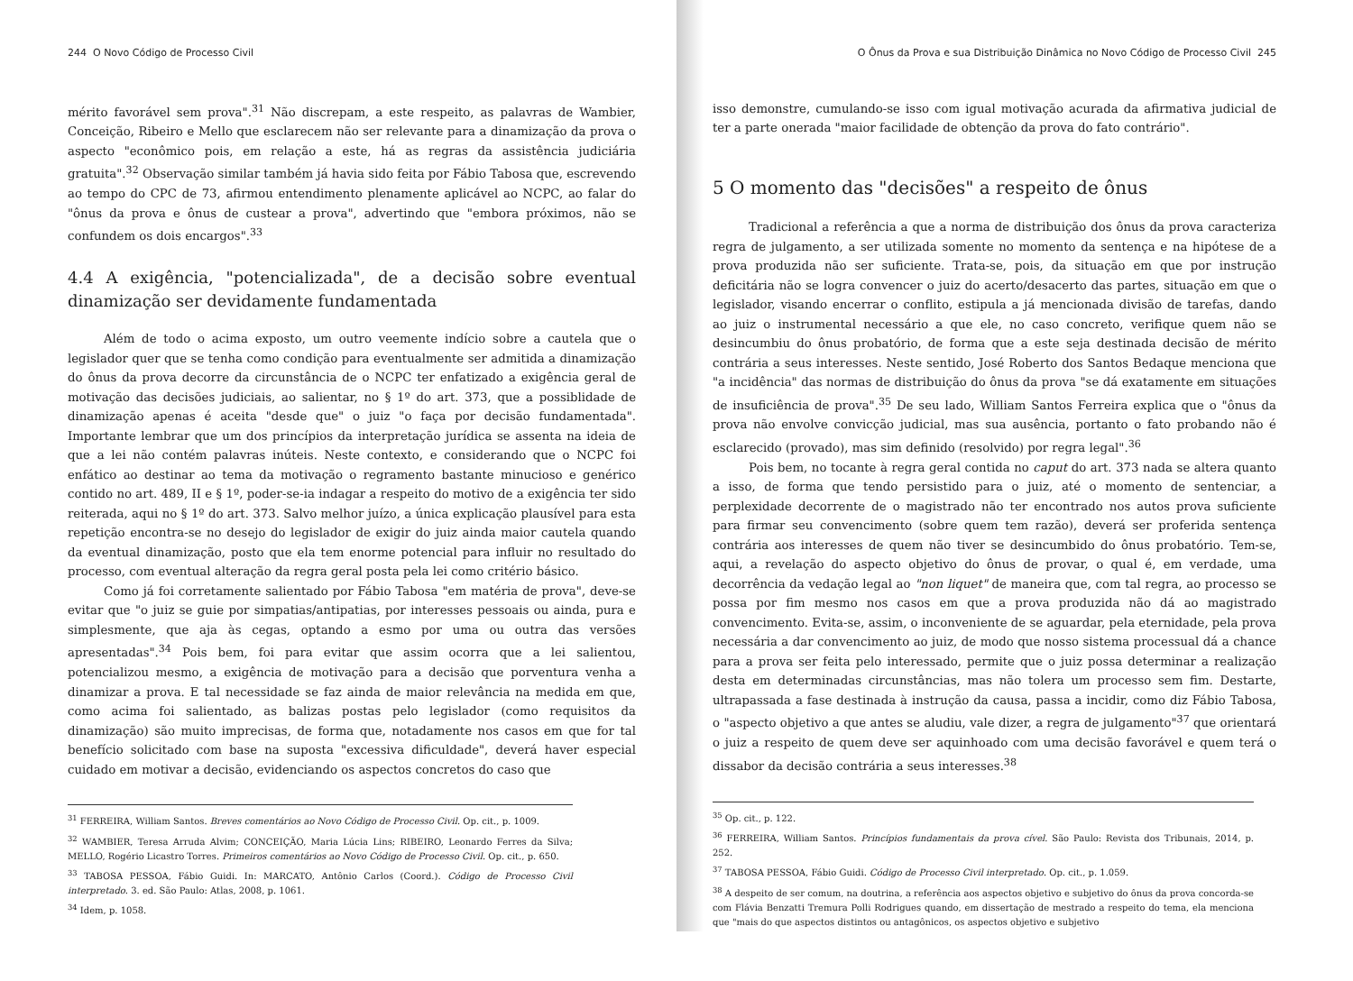244 O Novo Código de Processo Civil
mérito favorável sem prova".<sup>31</sup> Não discrepam, a este respeito, as palavras de Wambier, Conceição, Ribeiro e Mello que esclarecem não ser relevante para a dinamização da prova o aspecto "econômico pois, em relação a este, há as regras da assistência judiciária gratuita".<sup>32</sup> Observação similar também já havia sido feita por Fábio Tabosa que, escrevendo ao tempo do CPC de 73, afirmou entendimento plenamente aplicável ao NCPC, ao falar do "ônus da prova e ônus de custear a prova", advertindo que "embora próximos, não se confundem os dois encargos".<sup>33</sup>
4.4 A exigência, "potencializada", de a decisão sobre eventual dinamização ser devidamente fundamentada
Além de todo o acima exposto, um outro veemente indício sobre a cautela que o legislador quer que se tenha como condição para eventualmente ser admitida a dinamização do ônus da prova decorre da circunstância de o NCPC ter enfatizado a exigência geral de motivação das decisões judiciais, ao salientar, no § 1º do art. 373, que a possiblidade de dinamização apenas é aceita "desde que" o juiz "o faça por decisão fundamentada". Importante lembrar que um dos princípios da interpretação jurídica se assenta na ideia de que a lei não contém palavras inúteis. Neste contexto, e considerando que o NCPC foi enfático ao destinar ao tema da motivação o regramento bastante minucioso e genérico contido no art. 489, II e § 1º, poder-se-ia indagar a respeito do motivo de a exigência ter sido reiterada, aqui no § 1º do art. 373. Salvo melhor juízo, a única explicação plausível para esta repetição encontra-se no desejo do legislador de exigir do juiz ainda maior cautela quando da eventual dinamização, posto que ela tem enorme potencial para influir no resultado do processo, com eventual alteração da regra geral posta pela lei como critério básico.
Como já foi corretamente salientado por Fábio Tabosa "em matéria de prova", deve-se evitar que "o juiz se guie por simpatias/antipatias, por interesses pessoais ou ainda, pura e simplesmente, que aja às cegas, optando a esmo por uma ou outra das versões apresentadas".<sup>34</sup> Pois bem, foi para evitar que assim ocorra que a lei salientou, potencializou mesmo, a exigência de motivação para a decisão que porventura venha a dinamizar a prova. E tal necessidade se faz ainda de maior relevância na medida em que, como acima foi salientado, as balizas postas pelo legislador (como requisitos da dinamização) são muito imprecisas, de forma que, notadamente nos casos em que for tal benefício solicitado com base na suposta "excessiva dificuldade", deverá haver especial cuidado em motivar a decisão, evidenciando os aspectos concretos do caso que
<sup>31</sup> FERREIRA, William Santos. Breves comentários ao Novo Código de Processo Civil. Op. cit., p. 1009.
<sup>32</sup> WAMBIER, Teresa Arruda Alvim; CONCEIÇÃO, Maria Lúcia Lins; RIBEIRO, Leonardo Ferres da Silva; MELLO, Rogério Licastro Torres. Primeiros comentários ao Novo Código de Processo Civil. Op. cit., p. 650.
<sup>33</sup> TABOSA PESSOA, Fábio Guidi. In: MARCATO, Antônio Carlos (Coord.). Código de Processo Civil interpretado. 3. ed. São Paulo: Atlas, 2008, p. 1061.
<sup>34</sup> Idem, p. 1058.
O Ônus da Prova e sua Distribuição Dinâmica no Novo Código de Processo Civil 245
isso demonstre, cumulando-se isso com igual motivação acurada da afirmativa judicial de ter a parte onerada "maior facilidade de obtenção da prova do fato contrário".
5 O momento das "decisões" a respeito de ônus
Tradicional a referência a que a norma de distribuição dos ônus da prova caracteriza regra de julgamento, a ser utilizada somente no momento da sentença e na hipótese de a prova produzida não ser suficiente. Trata-se, pois, da situação em que por instrução deficitária não se logra convencer o juiz do acerto/desacerto das partes, situação em que o legislador, visando encerrar o conflito, estipula a já mencionada divisão de tarefas, dando ao juiz o instrumental necessário a que ele, no caso concreto, verifique quem não se desincumbiu do ônus probatório, de forma que a este seja destinada decisão de mérito contrária a seus interesses. Neste sentido, José Roberto dos Santos Bedaque menciona que "a incidência" das normas de distribuição do ônus da prova "se dá exatamente em situações de insuficiência de prova".<sup>35</sup> De seu lado, William Santos Ferreira explica que o "ônus da prova não envolve convicção judicial, mas sua ausência, portanto o fato probando não é esclarecido (provado), mas sim definido (resolvido) por regra legal".<sup>36</sup>
Pois bem, no tocante à regra geral contida no caput do art. 373 nada se altera quanto a isso, de forma que tendo persistido para o juiz, até o momento de sentenciar, a perplexidade decorrente de o magistrado não ter encontrado nos autos prova suficiente para firmar seu convencimento (sobre quem tem razão), deverá ser proferida sentença contrária aos interesses de quem não tiver se desincumbido do ônus probatório. Tem-se, aqui, a revelação do aspecto objetivo do ônus de provar, o qual é, em verdade, uma decorrência da vedação legal ao "non liquet" de maneira que, com tal regra, ao processo se possa por fim mesmo nos casos em que a prova produzida não dá ao magistrado convencimento. Evita-se, assim, o inconveniente de se aguardar, pela eternidade, pela prova necessária a dar convencimento ao juiz, de modo que nosso sistema processual dá a chance para a prova ser feita pelo interessado, permite que o juiz possa determinar a realização desta em determinadas circunstâncias, mas não tolera um processo sem fim. Destarte, ultrapassada a fase destinada à instrução da causa, passa a incidir, como diz Fábio Tabosa, o "aspecto objetivo a que antes se aludiu, vale dizer, a regra de julgamento"<sup>37</sup> que orientará o juiz a respeito de quem deve ser aquinhoado com uma decisão favorável e quem terá o dissabor da decisão contrária a seus interesses.<sup>38</sup>
<sup>35</sup> Op. cit., p. 122.
<sup>36</sup> FERREIRA, William Santos. Princípios fundamentais da prova cível. São Paulo: Revista dos Tribunais, 2014, p. 252.
<sup>37</sup> TABOSA PESSOA, Fábio Guidi. Código de Processo Civil interpretado. Op. cit., p. 1.059.
<sup>38</sup> A despeito de ser comum, na doutrina, a referência aos aspectos objetivo e subjetivo do ônus da prova concorda-se com Flávia Benzatti Tremura Polli Rodrigues quando, em dissertação de mestrado a respeito do tema, ela menciona que "mais do que aspectos distintos ou antagônicos, os aspectos objetivo e subjetivo